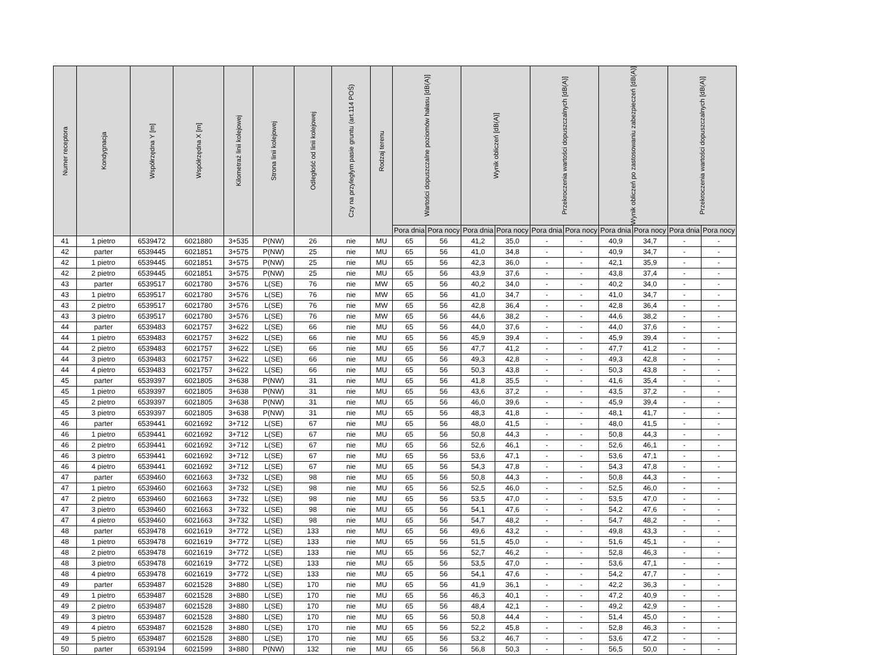| Numer receptora | Kondygnacja | Współrzędna Y [m] | Współrzędna X [m] | Kilometraż linii kolejowej | Strona linii kolejowej | Odległość od linii kolejowej | Czy na przyległym pasie gruntu (art.114 POŚ) | Rodzaj terenu | Wartości dopuszczalne poziomów hałasu [dB(A)] | | Wynik obliczeń [dB(A)] | | Przekroczenia wartości dopuszczalnych [dB(A)] | | Wynik obliczeń po zastosowaniu zabezpieczeń [dB(A)] | | Przekroczenia wartości dopuszczalnych [dB(A)] | |
| --- | --- | --- | --- | --- | --- | --- | --- | --- | --- | --- | --- | --- | --- | --- | --- | --- | --- | --- |
| | | | | | | | | | Pora dnia | Pora nocy | Pora dnia | Pora nocy | Pora dnia | Pora nocy | Pora dnia | Pora nocy | Pora dnia | Pora nocy |
| 41 | 1 pietro | 6539472 | 6021880 | 3+535 | P(NW) | 26 | nie | MU | 65 | 56 | 41,2 | 35,0 | - | - | 40,9 | 34,7 | - | - |
| 42 | parter | 6539445 | 6021851 | 3+575 | P(NW) | 25 | nie | MU | 65 | 56 | 41,0 | 34,8 | - | - | 40,9 | 34,7 | - | - |
| 42 | 1 pietro | 6539445 | 6021851 | 3+575 | P(NW) | 25 | nie | MU | 65 | 56 | 42,3 | 36,0 | - | - | 42,1 | 35,9 | - | - |
| 42 | 2 pietro | 6539445 | 6021851 | 3+575 | P(NW) | 25 | nie | MU | 65 | 56 | 43,9 | 37,6 | - | - | 43,8 | 37,4 | - | - |
| 43 | parter | 6539517 | 6021780 | 3+576 | L(SE) | 76 | nie | MW | 65 | 56 | 40,2 | 34,0 | - | - | 40,2 | 34,0 | - | - |
| 43 | 1 pietro | 6539517 | 6021780 | 3+576 | L(SE) | 76 | nie | MW | 65 | 56 | 41,0 | 34,7 | - | - | 41,0 | 34,7 | - | - |
| 43 | 2 pietro | 6539517 | 6021780 | 3+576 | L(SE) | 76 | nie | MW | 65 | 56 | 42,8 | 36,4 | - | - | 42,8 | 36,4 | - | - |
| 43 | 3 pietro | 6539517 | 6021780 | 3+576 | L(SE) | 76 | nie | MW | 65 | 56 | 44,6 | 38,2 | - | - | 44,6 | 38,2 | - | - |
| 44 | parter | 6539483 | 6021757 | 3+622 | L(SE) | 66 | nie | MU | 65 | 56 | 44,0 | 37,6 | - | - | 44,0 | 37,6 | - | - |
| 44 | 1 pietro | 6539483 | 6021757 | 3+622 | L(SE) | 66 | nie | MU | 65 | 56 | 45,9 | 39,4 | - | - | 45,9 | 39,4 | - | - |
| 44 | 2 pietro | 6539483 | 6021757 | 3+622 | L(SE) | 66 | nie | MU | 65 | 56 | 47,7 | 41,2 | - | - | 47,7 | 41,2 | - | - |
| 44 | 3 pietro | 6539483 | 6021757 | 3+622 | L(SE) | 66 | nie | MU | 65 | 56 | 49,3 | 42,8 | - | - | 49,3 | 42,8 | - | - |
| 44 | 4 pietro | 6539483 | 6021757 | 3+622 | L(SE) | 66 | nie | MU | 65 | 56 | 50,3 | 43,8 | - | - | 50,3 | 43,8 | - | - |
| 45 | parter | 6539397 | 6021805 | 3+638 | P(NW) | 31 | nie | MU | 65 | 56 | 41,8 | 35,5 | - | - | 41,6 | 35,4 | - | - |
| 45 | 1 pietro | 6539397 | 6021805 | 3+638 | P(NW) | 31 | nie | MU | 65 | 56 | 43,6 | 37,2 | - | - | 43,5 | 37,2 | - | - |
| 45 | 2 pietro | 6539397 | 6021805 | 3+638 | P(NW) | 31 | nie | MU | 65 | 56 | 46,0 | 39,6 | - | - | 45,9 | 39,4 | - | - |
| 45 | 3 pietro | 6539397 | 6021805 | 3+638 | P(NW) | 31 | nie | MU | 65 | 56 | 48,3 | 41,8 | - | - | 48,1 | 41,7 | - | - |
| 46 | parter | 6539441 | 6021692 | 3+712 | L(SE) | 67 | nie | MU | 65 | 56 | 48,0 | 41,5 | - | - | 48,0 | 41,5 | - | - |
| 46 | 1 pietro | 6539441 | 6021692 | 3+712 | L(SE) | 67 | nie | MU | 65 | 56 | 50,8 | 44,3 | - | - | 50,8 | 44,3 | - | - |
| 46 | 2 pietro | 6539441 | 6021692 | 3+712 | L(SE) | 67 | nie | MU | 65 | 56 | 52,6 | 46,1 | - | - | 52,6 | 46,1 | - | - |
| 46 | 3 pietro | 6539441 | 6021692 | 3+712 | L(SE) | 67 | nie | MU | 65 | 56 | 53,6 | 47,1 | - | - | 53,6 | 47,1 | - | - |
| 46 | 4 pietro | 6539441 | 6021692 | 3+712 | L(SE) | 67 | nie | MU | 65 | 56 | 54,3 | 47,8 | - | - | 54,3 | 47,8 | - | - |
| 47 | parter | 6539460 | 6021663 | 3+732 | L(SE) | 98 | nie | MU | 65 | 56 | 50,8 | 44,3 | - | - | 50,8 | 44,3 | - | - |
| 47 | 1 pietro | 6539460 | 6021663 | 3+732 | L(SE) | 98 | nie | MU | 65 | 56 | 52,5 | 46,0 | - | - | 52,5 | 46,0 | - | - |
| 47 | 2 pietro | 6539460 | 6021663 | 3+732 | L(SE) | 98 | nie | MU | 65 | 56 | 53,5 | 47,0 | - | - | 53,5 | 47,0 | - | - |
| 47 | 3 pietro | 6539460 | 6021663 | 3+732 | L(SE) | 98 | nie | MU | 65 | 56 | 54,1 | 47,6 | - | - | 54,2 | 47,6 | - | - |
| 47 | 4 pietro | 6539460 | 6021663 | 3+732 | L(SE) | 98 | nie | MU | 65 | 56 | 54,7 | 48,2 | - | - | 54,7 | 48,2 | - | - |
| 48 | parter | 6539478 | 6021619 | 3+772 | L(SE) | 133 | nie | MU | 65 | 56 | 49,6 | 43,2 | - | - | 49,8 | 43,3 | - | - |
| 48 | 1 pietro | 6539478 | 6021619 | 3+772 | L(SE) | 133 | nie | MU | 65 | 56 | 51,5 | 45,0 | - | - | 51,6 | 45,1 | - | - |
| 48 | 2 pietro | 6539478 | 6021619 | 3+772 | L(SE) | 133 | nie | MU | 65 | 56 | 52,7 | 46,2 | - | - | 52,8 | 46,3 | - | - |
| 48 | 3 pietro | 6539478 | 6021619 | 3+772 | L(SE) | 133 | nie | MU | 65 | 56 | 53,5 | 47,0 | - | - | 53,6 | 47,1 | - | - |
| 48 | 4 pietro | 6539478 | 6021619 | 3+772 | L(SE) | 133 | nie | MU | 65 | 56 | 54,1 | 47,6 | - | - | 54,2 | 47,7 | - | - |
| 49 | parter | 6539487 | 6021528 | 3+880 | L(SE) | 170 | nie | MU | 65 | 56 | 41,9 | 36,1 | - | - | 42,2 | 36,3 | - | - |
| 49 | 1 pietro | 6539487 | 6021528 | 3+880 | L(SE) | 170 | nie | MU | 65 | 56 | 46,3 | 40,1 | - | - | 47,2 | 40,9 | - | - |
| 49 | 2 pietro | 6539487 | 6021528 | 3+880 | L(SE) | 170 | nie | MU | 65 | 56 | 48,4 | 42,1 | - | - | 49,2 | 42,9 | - | - |
| 49 | 3 pietro | 6539487 | 6021528 | 3+880 | L(SE) | 170 | nie | MU | 65 | 56 | 50,8 | 44,4 | - | - | 51,4 | 45,0 | - | - |
| 49 | 4 pietro | 6539487 | 6021528 | 3+880 | L(SE) | 170 | nie | MU | 65 | 56 | 52,2 | 45,8 | - | - | 52,8 | 46,3 | - | - |
| 49 | 5 pietro | 6539487 | 6021528 | 3+880 | L(SE) | 170 | nie | MU | 65 | 56 | 53,2 | 46,7 | - | - | 53,6 | 47,2 | - | - |
| 50 | parter | 6539194 | 6021599 | 3+880 | P(NW) | 132 | nie | MU | 65 | 56 | 56,8 | 50,3 | - | - | 56,5 | 50,0 | - | - |